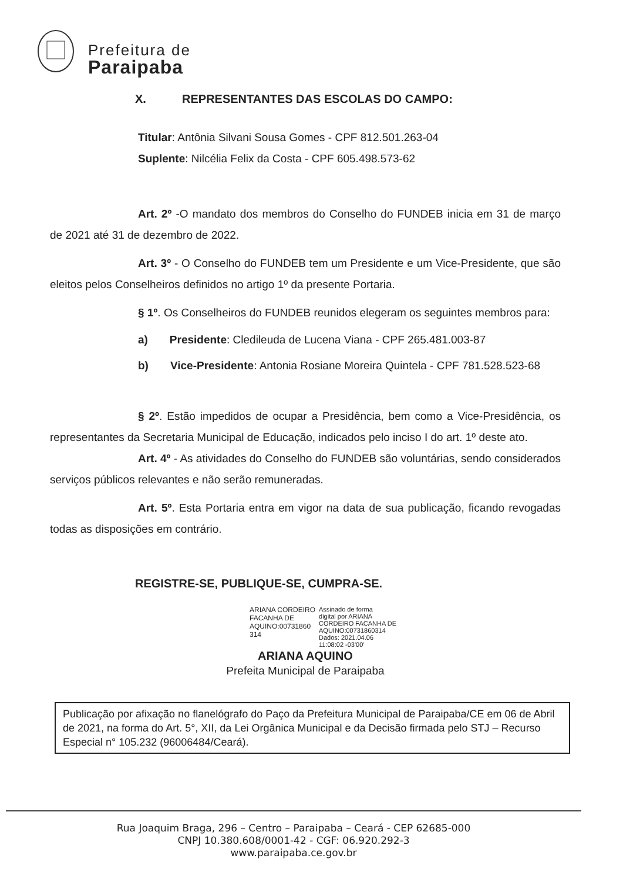Prefeitura de
Paraipaba
X. REPRESENTANTES DAS ESCOLAS DO CAMPO:
Titular: Antônia Silvani Sousa Gomes - CPF 812.501.263-04
Suplente: Nilcélia Felix da Costa - CPF 605.498.573-62
Art. 2º -O mandato dos membros do Conselho do FUNDEB inicia em 31 de março de 2021 até 31 de dezembro de 2022.
Art. 3º - O Conselho do FUNDEB tem um Presidente e um Vice-Presidente, que são eleitos pelos Conselheiros definidos no artigo 1º da presente Portaria.
§ 1º. Os Conselheiros do FUNDEB reunidos elegeram os seguintes membros para:
a) Presidente: Cledileuda de Lucena Viana - CPF 265.481.003-87
b) Vice-Presidente: Antonia Rosiane Moreira Quintela - CPF 781.528.523-68
§ 2º. Estão impedidos de ocupar a Presidência, bem como a Vice-Presidência, os representantes da Secretaria Municipal de Educação, indicados pelo inciso I do art. 1º deste ato.
Art. 4º - As atividades do Conselho do FUNDEB são voluntárias, sendo considerados serviços públicos relevantes e não serão remuneradas.
Art. 5º. Esta Portaria entra em vigor na data de sua publicação, ficando revogadas todas as disposições em contrário.
REGISTRE-SE, PUBLIQUE-SE, CUMPRA-SE.
ARIANA CORDEIRO
FACANHA DE
AQUINO:00731860
314
Assinado de forma
digital por ARIANA
CORDEIRO FACANHA DE
AQUINO:00731860314
Dados: 2021.04.06
11:08:02 -03'00'
ARIANA AQUINO
Prefeita Municipal de Paraipaba
Publicação por afixação no flanelógrafo do Paço da Prefeitura Municipal de Paraipaba/CE em 06 de Abril de 2021, na forma do Art. 5°, XII, da Lei Orgânica Municipal e da Decisão firmada pelo STJ – Recurso Especial n° 105.232 (96006484/Ceará).
Rua Joaquim Braga, 296 – Centro – Paraipaba – Ceará - CEP 62685-000
CNPJ 10.380.608/0001-42 - CGF: 06.920.292-3
www.paraipaba.ce.gov.br